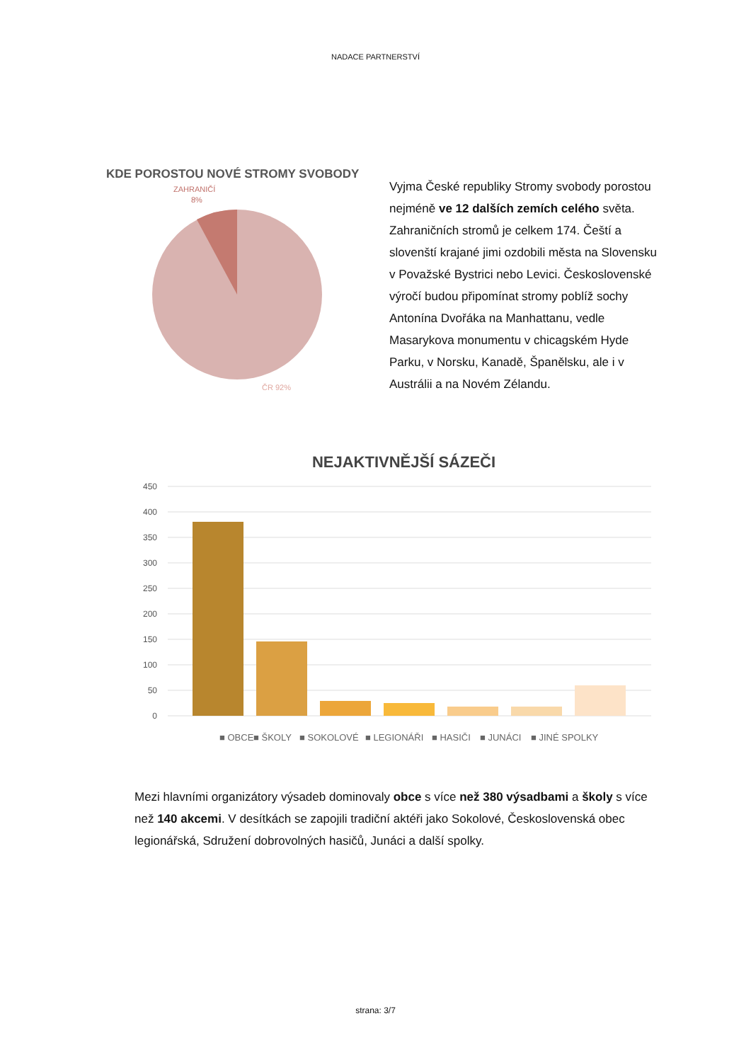NADACE PARTNERSTVÍ
KDE POROSTOU NOVÉ STROMY SVOBODY
ZAHRANIČÍ
8%
ČR 92%
Vyjma České republiky Stromy svobody porostou nejméně ve 12 dalších zemích celého světa. Zahraničních stromů je celkem 174. Čeští a slovenští krajané jimi ozdobili města na Slovensku v Považské Bystrici nebo Levici. Československé výročí budou připomínat stromy poblíž sochy Antonína Dvořáka na Manhattanu, vedle Masarykova monumentu v chicagském Hyde Parku, v Norsku, Kanadě, Španělsku, ale i v Austrálii a na Novém Zélandu.
NEJAKTIVNĚJŠÍ SÁZEČI
450
400
350
300
250
200
150
100
50
0
■ OBCE
■ ŠKOLY
■ SOKOLOVÉ
■ LEGIONÁŘI
■ HASIČI
■ JUNÁCI
■ JINÉ SPOLKY
Mezi hlavními organizátory výsadeb dominovaly obce s více než 380 výsadbami a školy s více než 140 akcemi. V desítkách se zapojili tradiční aktéři jako Sokolové, Československá obec legionářská, Sdružení dobrovolných hasičů, Junáci a další spolky.
strana: 3/7